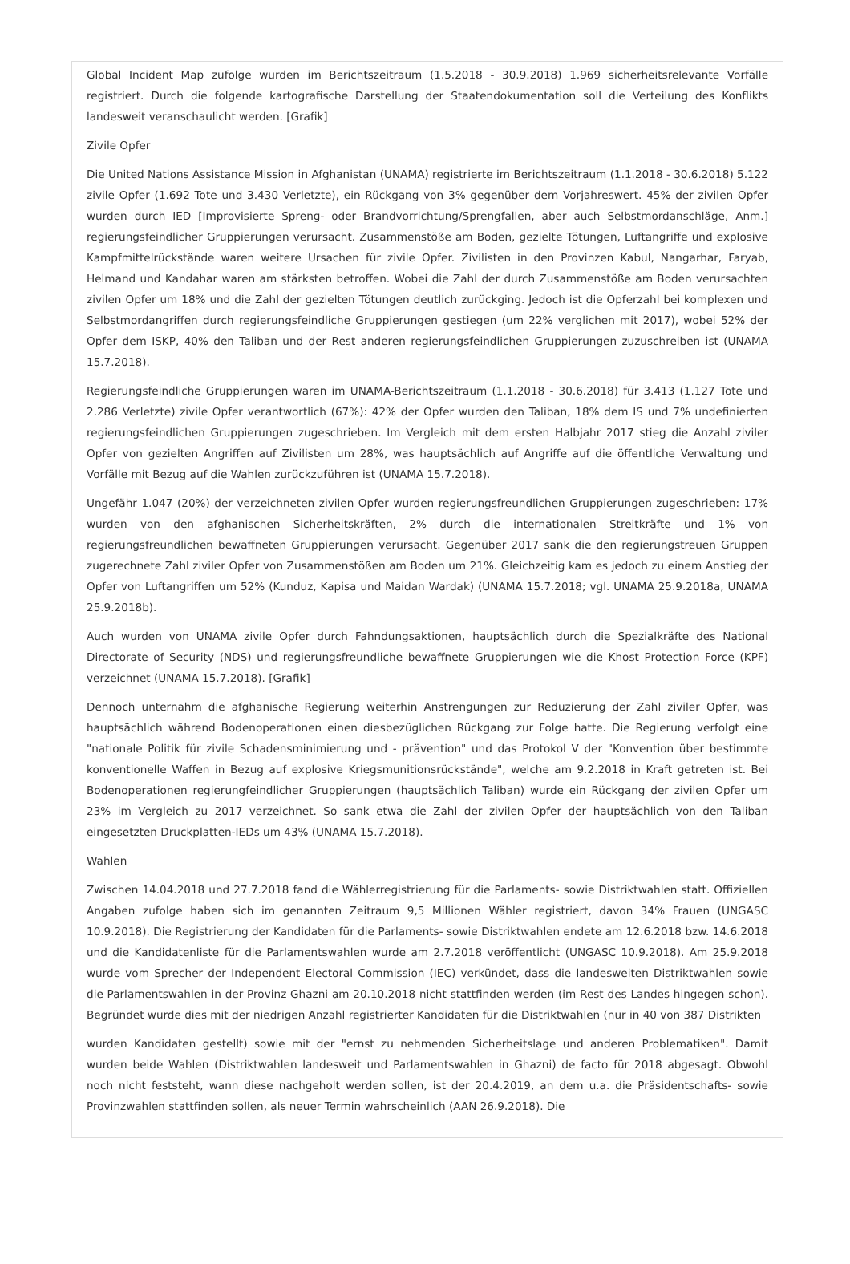Global Incident Map zufolge wurden im Berichtszeitraum (1.5.2018 - 30.9.2018) 1.969 sicherheitsrelevante Vorfälle registriert. Durch die folgende kartografische Darstellung der Staatendokumentation soll die Verteilung des Konflikts landesweit veranschaulicht werden. [Grafik]
Zivile Opfer
Die United Nations Assistance Mission in Afghanistan (UNAMA) registrierte im Berichtszeitraum (1.1.2018 - 30.6.2018) 5.122 zivile Opfer (1.692 Tote und 3.430 Verletzte), ein Rückgang von 3% gegenüber dem Vorjahreswert. 45% der zivilen Opfer wurden durch IED [Improvisierte Spreng- oder Brandvorrichtung/Sprengfallen, aber auch Selbstmordanschläge, Anm.] regierungsfeindlicher Gruppierungen verursacht. Zusammenstöße am Boden, gezielte Tötungen, Luftangriffe und explosive Kampfmittelrückstände waren weitere Ursachen für zivile Opfer. Zivilisten in den Provinzen Kabul, Nangarhar, Faryab, Helmand und Kandahar waren am stärksten betroffen. Wobei die Zahl der durch Zusammenstöße am Boden verursachten zivilen Opfer um 18% und die Zahl der gezielten Tötungen deutlich zurückging. Jedoch ist die Opferzahl bei komplexen und Selbstmordangriffen durch regierungsfeindliche Gruppierungen gestiegen (um 22% verglichen mit 2017), wobei 52% der Opfer dem ISKP, 40% den Taliban und der Rest anderen regierungsfeindlichen Gruppierungen zuzuschreiben ist (UNAMA 15.7.2018).
Regierungsfeindliche Gruppierungen waren im UNAMA-Berichtszeitraum (1.1.2018 - 30.6.2018) für 3.413 (1.127 Tote und 2.286 Verletzte) zivile Opfer verantwortlich (67%): 42% der Opfer wurden den Taliban, 18% dem IS und 7% undefinierten regierungsfeindlichen Gruppierungen zugeschrieben. Im Vergleich mit dem ersten Halbjahr 2017 stieg die Anzahl ziviler Opfer von gezielten Angriffen auf Zivilisten um 28%, was hauptsächlich auf Angriffe auf die öffentliche Verwaltung und Vorfälle mit Bezug auf die Wahlen zurückzuführen ist (UNAMA 15.7.2018).
Ungefähr 1.047 (20%) der verzeichneten zivilen Opfer wurden regierungsfreundlichen Gruppierungen zugeschrieben: 17% wurden von den afghanischen Sicherheitskräften, 2% durch die internationalen Streitkräfte und 1% von regierungsfreundlichen bewaffneten Gruppierungen verursacht. Gegenüber 2017 sank die den regierungstreuen Gruppen zugerechnete Zahl ziviler Opfer von Zusammenstößen am Boden um 21%. Gleichzeitig kam es jedoch zu einem Anstieg der Opfer von Luftangriffen um 52% (Kunduz, Kapisa und Maidan Wardak) (UNAMA 15.7.2018; vgl. UNAMA 25.9.2018a, UNAMA 25.9.2018b).
Auch wurden von UNAMA zivile Opfer durch Fahndungsaktionen, hauptsächlich durch die Spezialkräfte des National Directorate of Security (NDS) und regierungsfreundliche bewaffnete Gruppierungen wie die Khost Protection Force (KPF) verzeichnet (UNAMA 15.7.2018). [Grafik]
Dennoch unternahm die afghanische Regierung weiterhin Anstrengungen zur Reduzierung der Zahl ziviler Opfer, was hauptsächlich während Bodenoperationen einen diesbezüglichen Rückgang zur Folge hatte. Die Regierung verfolgt eine "nationale Politik für zivile Schadensminimierung und - prävention" und das Protokol V der "Konvention über bestimmte konventionelle Waffen in Bezug auf explosive Kriegsmunitionsrückstände", welche am 9.2.2018 in Kraft getreten ist. Bei Bodenoperationen regierungfeindlicher Gruppierungen (hauptsächlich Taliban) wurde ein Rückgang der zivilen Opfer um 23% im Vergleich zu 2017 verzeichnet. So sank etwa die Zahl der zivilen Opfer der hauptsächlich von den Taliban eingesetzten Druckplatten-IEDs um 43% (UNAMA 15.7.2018).
Wahlen
Zwischen 14.04.2018 und 27.7.2018 fand die Wählerregistrierung für die Parlaments- sowie Distriktwahlen statt. Offiziellen Angaben zufolge haben sich im genannten Zeitraum 9,5 Millionen Wähler registriert, davon 34% Frauen (UNGASC 10.9.2018). Die Registrierung der Kandidaten für die Parlaments- sowie Distriktwahlen endete am 12.6.2018 bzw. 14.6.2018 und die Kandidatenliste für die Parlamentswahlen wurde am 2.7.2018 veröffentlicht (UNGASC 10.9.2018). Am 25.9.2018 wurde vom Sprecher der Independent Electoral Commission (IEC) verkündet, dass die landesweiten Distriktwahlen sowie die Parlamentswahlen in der Provinz Ghazni am 20.10.2018 nicht stattfinden werden (im Rest des Landes hingegen schon). Begründet wurde dies mit der niedrigen Anzahl registrierter Kandidaten für die Distriktwahlen (nur in 40 von 387 Distrikten
wurden Kandidaten gestellt) sowie mit der "ernst zu nehmenden Sicherheitslage und anderen Problematiken". Damit wurden beide Wahlen (Distriktwahlen landesweit und Parlamentswahlen in Ghazni) de facto für 2018 abgesagt. Obwohl noch nicht feststeht, wann diese nachgeholt werden sollen, ist der 20.4.2019, an dem u.a. die Präsidentschafts- sowie Provinzwahlen stattfinden sollen, als neuer Termin wahrscheinlich (AAN 26.9.2018). Die